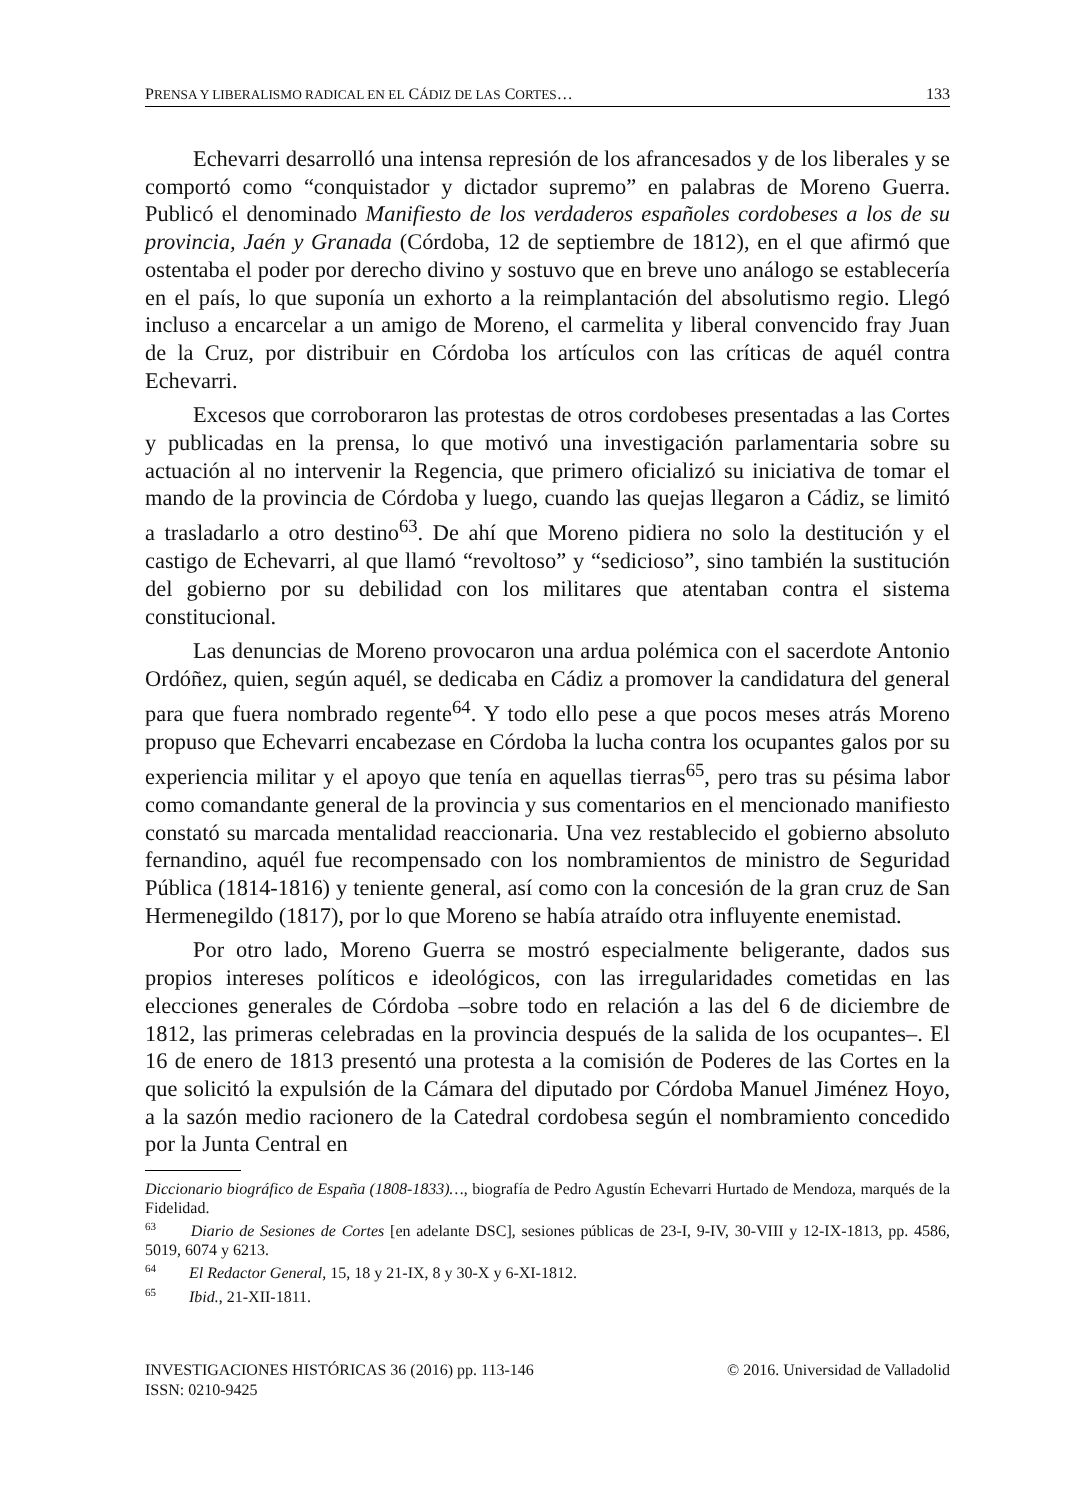PRENSA Y LIBERALISMO RADICAL EN EL CÁDIZ DE LAS CORTES… 133
Echevarri desarrolló una intensa represión de los afrancesados y de los liberales y se comportó como “conquistador y dictador supremo” en palabras de Moreno Guerra. Publicó el denominado Manifiesto de los verdaderos españoles cordobeses a los de su provincia, Jaén y Granada (Córdoba, 12 de septiembre de 1812), en el que afirmó que ostentaba el poder por derecho divino y sostuvo que en breve uno análogo se establecería en el país, lo que suponía un exhorto a la reimplantación del absolutismo regio. Llegó incluso a encarcelar a un amigo de Moreno, el carmelita y liberal convencido fray Juan de la Cruz, por distribuir en Córdoba los artículos con las críticas de aquél contra Echevarri.
Excesos que corroboraron las protestas de otros cordobeses presentadas a las Cortes y publicadas en la prensa, lo que motivó una investigación parlamentaria sobre su actuación al no intervenir la Regencia, que primero oficializó su iniciativa de tomar el mando de la provincia de Córdoba y luego, cuando las quejas llegaron a Cádiz, se limitó a trasladarlo a otro destino<sup>63</sup>. De ahí que Moreno pidiera no solo la destitución y el castigo de Echevarri, al que llamó “revoltoso” y “sedicioso”, sino también la sustitución del gobierno por su debilidad con los militares que atentaban contra el sistema constitucional.
Las denuncias de Moreno provocaron una ardua polémica con el sacerdote Antonio Ordóñez, quien, según aquél, se dedicaba en Cádiz a promover la candidatura del general para que fuera nombrado regente<sup>64</sup>. Y todo ello pese a que pocos meses atrás Moreno propuso que Echevarri encabezase en Córdoba la lucha contra los ocupantes galos por su experiencia militar y el apoyo que tenía en aquellas tierras<sup>65</sup>, pero tras su pésima labor como comandante general de la provincia y sus comentarios en el mencionado manifiesto constató su marcada mentalidad reaccionaria. Una vez restablecido el gobierno absoluto fernandino, aquél fue recompensado con los nombramientos de ministro de Seguridad Pública (1814-1816) y teniente general, así como con la concesión de la gran cruz de San Hermenegildo (1817), por lo que Moreno se había atraído otra influyente enemistad.
Por otro lado, Moreno Guerra se mostró especialmente beligerante, dados sus propios intereses políticos e ideológicos, con las irregularidades cometidas en las elecciones generales de Córdoba –sobre todo en relación a las del 6 de diciembre de 1812, las primeras celebradas en la provincia después de la salida de los ocupantes–. El 16 de enero de 1813 presentó una protesta a la comisión de Poderes de las Cortes en la que solicitó la expulsión de la Cámara del diputado por Córdoba Manuel Jiménez Hoyo, a la sazón medio racionero de la Catedral cordobesa según el nombramiento concedido por la Junta Central en
Diccionario biográfico de España (1808-1833)…, biografía de Pedro Agustín Echevarri Hurtado de Mendoza, marqués de la Fidelidad.
<sup>63</sup> Diario de Sesiones de Cortes [en adelante DSC], sesiones públicas de 23-I, 9-IV, 30-VIII y 12-IX-1813, pp. 4586, 5019, 6074 y 6213.
<sup>64</sup> El Redactor General, 15, 18 y 21-IX, 8 y 30-X y 6-XI-1812.
<sup>65</sup> Ibid., 21-XII-1811.
INVESTIGACIONES HISTÓRICAS 36 (2016) pp. 113-146 © 2016. Universidad de Valladolid
ISSN: 0210-9425